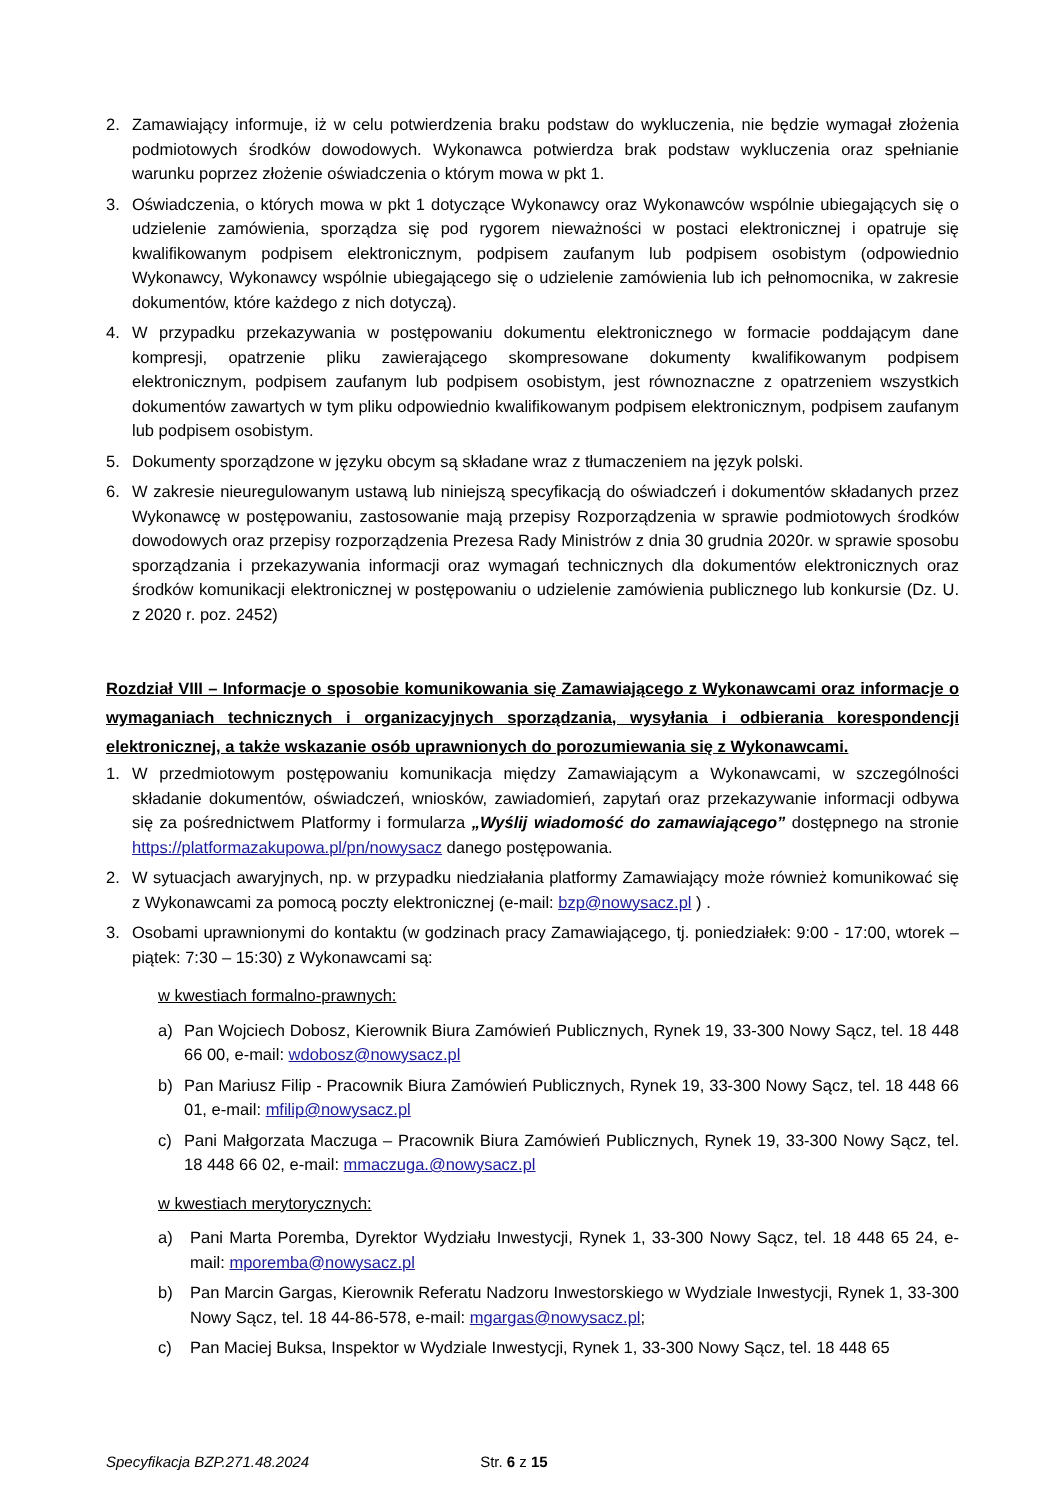2. Zamawiający informuje, iż w celu potwierdzenia braku podstaw do wykluczenia, nie będzie wymagał złożenia podmiotowych środków dowodowych. Wykonawca potwierdza brak podstaw wykluczenia oraz spełnianie warunku poprzez złożenie oświadczenia o którym mowa w pkt 1.
3. Oświadczenia, o których mowa w pkt 1 dotyczące Wykonawcy oraz Wykonawców wspólnie ubiegających się o udzielenie zamówienia, sporządza się pod rygorem nieważności w postaci elektronicznej i opatruje się kwalifikowanym podpisem elektronicznym, podpisem zaufanym lub podpisem osobistym (odpowiednio Wykonawcy, Wykonawcy wspólnie ubiegającego się o udzielenie zamówienia lub ich pełnomocnika, w zakresie dokumentów, które każdego z nich dotyczą).
4. W przypadku przekazywania w postępowaniu dokumentu elektronicznego w formacie poddającym dane kompresji, opatrzenie pliku zawierającego skompresowane dokumenty kwalifikowanym podpisem elektronicznym, podpisem zaufanym lub podpisem osobistym, jest równoznaczne z opatrzeniem wszystkich dokumentów zawartych w tym pliku odpowiednio kwalifikowanym podpisem elektronicznym, podpisem zaufanym lub podpisem osobistym.
5. Dokumenty sporządzone w języku obcym są składane wraz z tłumaczeniem na język polski.
6. W zakresie nieuregulowanym ustawą lub niniejszą specyfikacją do oświadczeń i dokumentów składanych przez Wykonawcę w postępowaniu, zastosowanie mają przepisy Rozporządzenia w sprawie podmiotowych środków dowodowych oraz przepisy rozporządzenia Prezesa Rady Ministrów z dnia 30 grudnia 2020r. w sprawie sposobu sporządzania i przekazywania informacji oraz wymagań technicznych dla dokumentów elektronicznych oraz środków komunikacji elektronicznej w postępowaniu o udzielenie zamówienia publicznego lub konkursie (Dz. U. z 2020 r. poz. 2452)
Rozdział VIII – Informacje o sposobie komunikowania się Zamawiającego z Wykonawcami oraz informacje o wymaganiach technicznych i organizacyjnych sporządzania, wysyłania i odbierania korespondencji elektronicznej, a także wskazanie osób uprawnionych do porozumiewania się z Wykonawcami.
1. W przedmiotowym postępowaniu komunikacja między Zamawiającym a Wykonawcami, w szczególności składanie dokumentów, oświadczeń, wniosków, zawiadomień, zapytań oraz przekazywanie informacji odbywa się za pośrednictwem Platformy i formularza „Wyślij wiadomość do zamawiającego” dostępnego na stronie https://platformazakupowa.pl/pn/nowysacz danego postępowania.
2. W sytuacjach awaryjnych, np. w przypadku niedziałania platformy Zamawiający może również komunikować się z Wykonawcami za pomocą poczty elektronicznej (e-mail: bzp@nowysacz.pl ) .
3. Osobami uprawnionymi do kontaktu (w godzinach pracy Zamawiającego, tj. poniedziałek: 9:00 - 17:00, wtorek – piątek: 7:30 – 15:30) z Wykonawcami są:
w kwestiach formalno-prawnych:
a) Pan Wojciech Dobosz, Kierownik Biura Zamówień Publicznych, Rynek 19, 33-300 Nowy Sącz, tel. 18 448 66 00, e-mail: wdobosz@nowysacz.pl
b) Pan Mariusz Filip - Pracownik Biura Zamówień Publicznych, Rynek 19, 33-300 Nowy Sącz, tel. 18 448 66 01, e-mail: mfilip@nowysacz.pl
c) Pani Małgorzata Maczuga – Pracownik Biura Zamówień Publicznych, Rynek 19, 33-300 Nowy Sącz, tel. 18 448 66 02, e-mail: mmaczuga.@nowysacz.pl
w kwestiach merytorycznych:
a) Pani Marta Poremba, Dyrektor Wydziału Inwestycji, Rynek 1, 33-300 Nowy Sącz, tel. 18 448 65 24, e-mail: mporemba@nowysacz.pl
b) Pan Marcin Gargas, Kierownik Referatu Nadzoru Inwestorskiego w Wydziale Inwestycji, Rynek 1, 33-300 Nowy Sącz, tel. 18 44-86-578, e-mail: mgargas@nowysacz.pl;
c) Pan Maciej Buksa, Inspektor w Wydziale Inwestycji, Rynek 1, 33-300 Nowy Sącz, tel. 18 448 65
Specyfikacja BZP.271.48.2024 Str. 6 z 15